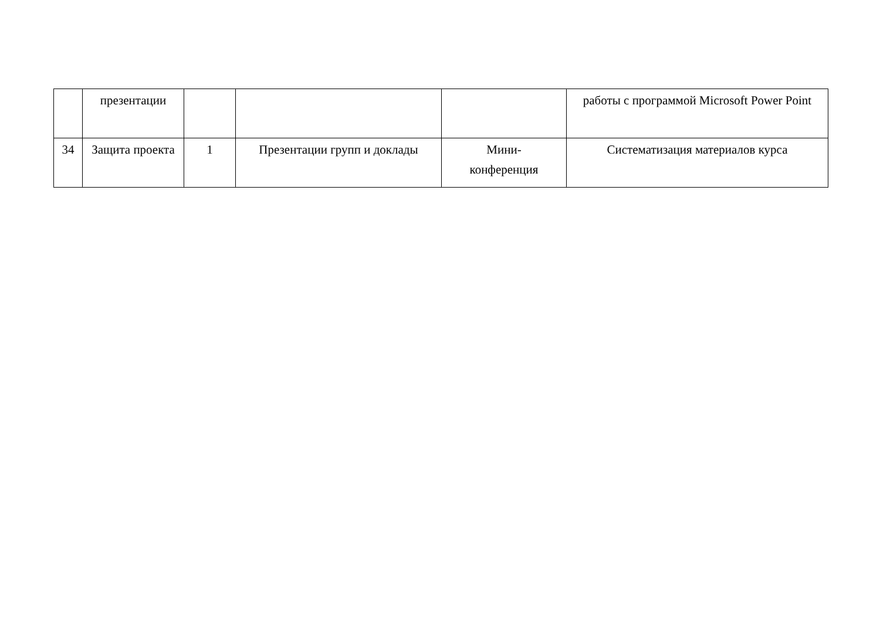| | презентации | | | | работы с программой Microsoft Power Point |
| 34 | Защита проекта | 1 | Презентации групп и доклады | Мини- конференция | Систематизация материалов курса |